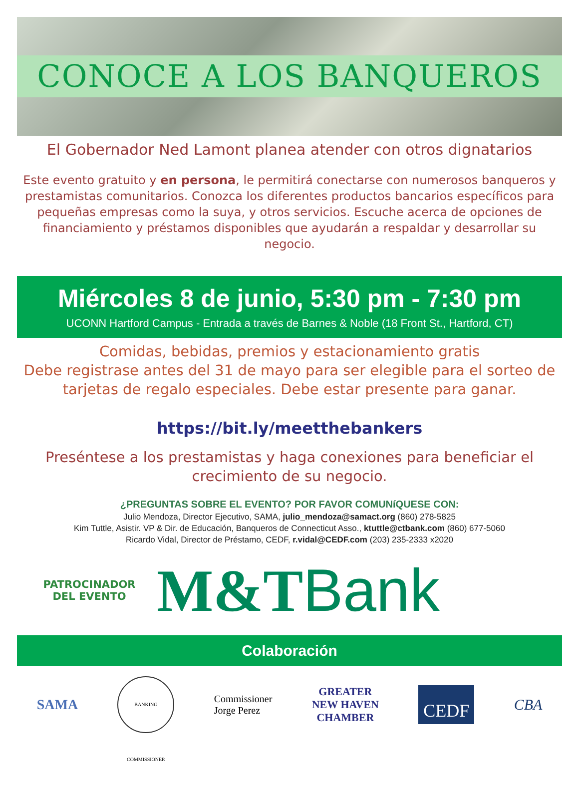CONOCE A LOS BANQUEROS
El Gobernador Ned Lamont planea atender con otros dignatarios
Este evento gratuito y en persona, le permitirá conectarse con numerosos banqueros y prestamistas comunitarios. Conozca los diferentes productos bancarios específicos para pequeñas empresas como la suya, y otros servicios. Escuche acerca de opciones de financiamiento y préstamos disponibles que ayudarán a respaldar y desarrollar su negocio.
Miércoles 8 de junio, 5:30 pm - 7:30 pm
UCONN Hartford Campus - Entrada a través de Barnes & Noble (18 Front St., Hartford, CT)
Comidas, bebidas, premios y estacionamiento gratis
Debe registrase antes del 31 de mayo para ser elegible para el sorteo de tarjetas de regalo especiales. Debe estar presente para ganar.
https://bit.ly/meetthebankers
Preséntese a los prestamistas y haga conexiones para beneficiar el crecimiento de su negocio.
¿PREGUNTAS SOBRE EL EVENTO? POR FAVOR COMUNíQUESE CON:
Julio Mendoza, Director Ejecutivo, SAMA, julio_mendoza@samact.org (860) 278-5825
Kim Tuttle, Asistir. VP & Dir. de Educación, Banqueros de Connecticut Asso., ktuttle@ctbank.com (860) 677-5060
Ricardo Vidal, Director de Préstamo, CEDF, r.vidal@CEDF.com (203) 235-2333 x2020
PATROCINADOR
DEL EVENTO
M&TBank
Colaboración
SAMA
BANKING COMMISSIONER
Commissioner
Jorge Perez
GREATER
NEW HAVEN
CHAMBER
CEDF
CBA